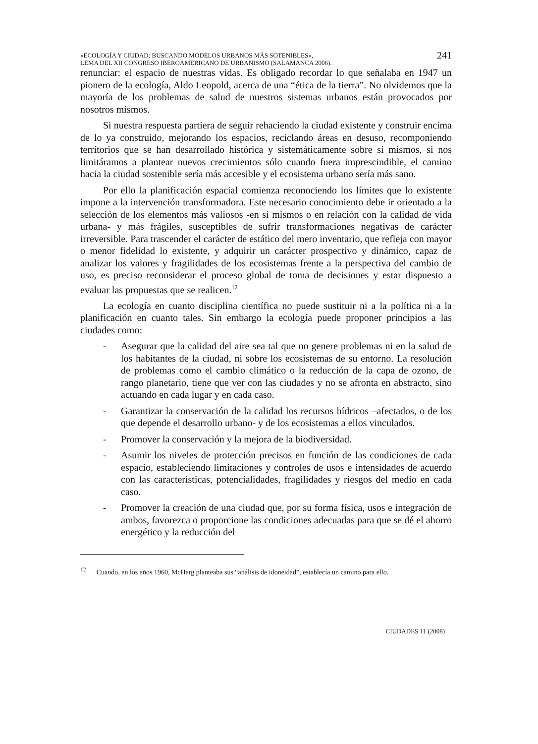«ECOLOGÍA Y CIUDAD: BUSCANDO MODELOS URBANOS MÁS SOTENIBLES»,
LEMA DEL XII CONGRESO IBEROAMERICANO DE URBANISMO (SALAMANCA 2006).
241
renunciar: el espacio de nuestras vidas. Es obligado recordar lo que señalaba en 1947 un pionero de la ecología, Aldo Leopold, acerca de una “ética de la tierra”. No olvidemos que la mayoría de los problemas de salud de nuestros sistemas urbanos están provocados por nosotros mismos.
Si nuestra respuesta partiera de seguir rehaciendo la ciudad existente y construir encima de lo ya construido, mejorando los espacios, reciclando áreas en desuso, recomponiendo territorios que se han desarrollado histórica y sistemáticamente sobre sí mismos, si nos limitáramos a plantear nuevos crecimientos sólo cuando fuera imprescindible, el camino hacia la ciudad sostenible sería más accesible y el ecosistema urbano sería más sano.
Por ello la planificación espacial comienza reconociendo los límites que lo existente impone a la intervención transformadora. Este necesario conocimiento debe ir orientado a la selección de los elementos más valiosos -en sí mismos o en relación con la calidad de vida urbana- y más frágiles, susceptibles de sufrir transformaciones negativas de carácter irreversible. Para trascender el carácter de estático del mero inventario, que refleja con mayor o menor fidelidad lo existente, y adquirir un carácter prospectivo y dinámico, capaz de analizar los valores y fragilidades de los ecosistemas frente a la perspectiva del cambio de uso, es preciso reconsiderar el proceso global de toma de decisiones y estar dispuesto a evaluar las propuestas que se realicen.<sup>12</sup>
La ecología en cuanto disciplina científica no puede sustituir ni a la política ni a la planificación en cuanto tales. Sin embargo la ecología puede proponer principios a las ciudades como:
- Asegurar que la calidad del aire sea tal que no genere problemas ni en la salud de los habitantes de la ciudad, ni sobre los ecosistemas de su entorno. La resolución de problemas como el cambio climático o la reducción de la capa de ozono, de rango planetario, tiene que ver con las ciudades y no se afronta en abstracto, sino actuando en cada lugar y en cada caso.
- Garantizar la conservación de la calidad los recursos hídricos –afectados, o de los que depende el desarrollo urbano- y de los ecosistemas a ellos vinculados.
- Promover la conservación y la mejora de la biodiversidad.
- Asumir los niveles de protección precisos en función de las condiciones de cada espacio, estableciendo limitaciones y controles de usos e intensidades de acuerdo con las características, potencialidades, fragilidades y riesgos del medio en cada caso.
- Promover la creación de una ciudad que, por su forma física, usos e integración de ambos, favorezca o proporcione las condiciones adecuadas para que se dé el ahorro energético y la reducción del
<sup>12</sup> Cuando, en los años 1960, McHarg planteaba sus “análisis de idoneidad”, establecía un camino para ello.
CIUDADES 11 (2008)